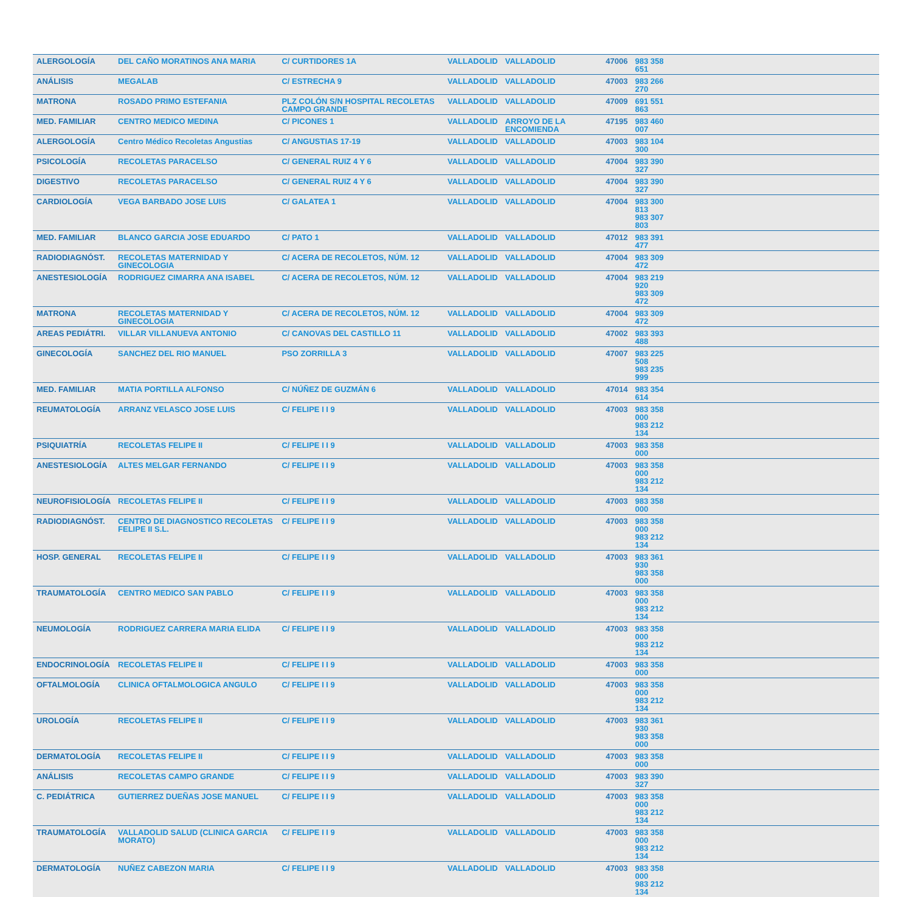| ALERGOLOGÍA | DEL CAÑO MORATINOS ANA MARIA | C/ CURTIDORES 1A | VALLADOLID | VALLADOLID | 47006 | 983 358 651 | |
| ANÁLISIS | MEGALAB | C/ ESTRECHA 9 | VALLADOLID | VALLADOLID | 47003 | 983 266 270 | |
| MATRONA | ROSADO PRIMO ESTEFANIA | PLZ COLÓN S/N HOSPITAL RECOLETAS CAMPO GRANDE | VALLADOLID | VALLADOLID | 47009 | 691 551 863 | |
| MED. FAMILIAR | CENTRO MEDICO MEDINA | C/ PICONES 1 | VALLADOLID | ARROYO DE LA ENCOMIENDA | 47195 | 983 460 007 | |
| ALERGOLOGÍA | Centro Médico Recoletas Angustias | C/ ANGUSTIAS 17-19 | VALLADOLID | VALLADOLID | 47003 | 983 104 300 | |
| PSICOLOGÍA | RECOLETAS PARACELSO | C/ GENERAL RUIZ 4 Y 6 | VALLADOLID | VALLADOLID | 47004 | 983 390 327 | |
| DIGESTIVO | RECOLETAS PARACELSO | C/ GENERAL RUIZ 4 Y 6 | VALLADOLID | VALLADOLID | 47004 | 983 390 327 | |
| CARDIOLOGÍA | VEGA BARBADO JOSE LUIS | C/ GALATEA 1 | VALLADOLID | VALLADOLID | 47004 | 983 300 813 983 307 803 | |
| MED. FAMILIAR | BLANCO GARCIA JOSE EDUARDO | C/ PATO 1 | VALLADOLID | VALLADOLID | 47012 | 983 391 477 | |
| RADIODIAGNÓST. | RECOLETAS MATERNIDAD Y GINECOLOGIA | C/ ACERA DE RECOLETOS, NÚM. 12 | VALLADOLID | VALLADOLID | 47004 | 983 309 472 | |
| ANESTESIOLOGÍA | RODRIGUEZ CIMARRA ANA ISABEL | C/ ACERA DE RECOLETOS, NÚM. 12 | VALLADOLID | VALLADOLID | 47004 | 983 219 920 983 309 472 | |
| MATRONA | RECOLETAS MATERNIDAD Y GINECOLOGIA | C/ ACERA DE RECOLETOS, NÚM. 12 | VALLADOLID | VALLADOLID | 47004 | 983 309 472 | |
| AREAS PEDIÁTRI. | VILLAR VILLANUEVA ANTONIO | C/ CANOVAS DEL CASTILLO 11 | VALLADOLID | VALLADOLID | 47002 | 983 393 488 | |
| GINECOLOGÍA | SANCHEZ DEL RIO MANUEL | PSO ZORRILLA 3 | VALLADOLID | VALLADOLID | 47007 | 983 225 508 983 235 999 | |
| MED. FAMILIAR | MATIA PORTILLA ALFONSO | C/ NÚÑEZ DE GUZMÁN 6 | VALLADOLID | VALLADOLID | 47014 | 983 354 614 | |
| REUMATOLOGÍA | ARRANZ VELASCO JOSE LUIS | C/ FELIPE I I 9 | VALLADOLID | VALLADOLID | 47003 | 983 358 000 983 212 134 | |
| PSIQUIATRÍA | RECOLETAS FELIPE II | C/ FELIPE I I 9 | VALLADOLID | VALLADOLID | 47003 | 983 358 000 | |
| ANESTESIOLOGÍA | ALTES MELGAR FERNANDO | C/ FELIPE I I 9 | VALLADOLID | VALLADOLID | 47003 | 983 358 000 983 212 134 | |
| NEUROFISIOLOGÍA | RECOLETAS FELIPE II | C/ FELIPE I I 9 | VALLADOLID | VALLADOLID | 47003 | 983 358 000 | |
| RADIODIAGNÓST. | CENTRO DE DIAGNOSTICO RECOLETAS FELIPE II S.L. | C/ FELIPE I I 9 | VALLADOLID | VALLADOLID | 47003 | 983 358 000 983 212 134 | |
| HOSP. GENERAL | RECOLETAS FELIPE II | C/ FELIPE I I 9 | VALLADOLID | VALLADOLID | 47003 | 983 361 930 983 358 000 | |
| TRAUMATOLOGÍA | CENTRO MEDICO SAN PABLO | C/ FELIPE I I 9 | VALLADOLID | VALLADOLID | 47003 | 983 358 000 983 212 134 | |
| NEUMOLOGÍA | RODRIGUEZ CARRERA MARIA ELIDA | C/ FELIPE I I 9 | VALLADOLID | VALLADOLID | 47003 | 983 358 000 983 212 134 | |
| ENDOCRINOLOGÍA | RECOLETAS FELIPE II | C/ FELIPE I I 9 | VALLADOLID | VALLADOLID | 47003 | 983 358 000 | |
| OFTALMOLOGÍA | CLINICA OFTALMOLOGICA ANGULO | C/ FELIPE I I 9 | VALLADOLID | VALLADOLID | 47003 | 983 358 000 983 212 134 | |
| UROLOGÍA | RECOLETAS FELIPE II | C/ FELIPE I I 9 | VALLADOLID | VALLADOLID | 47003 | 983 361 930 983 358 000 | |
| DERMATOLOGÍA | RECOLETAS FELIPE II | C/ FELIPE I I 9 | VALLADOLID | VALLADOLID | 47003 | 983 358 000 | |
| ANÁLISIS | RECOLETAS CAMPO GRANDE | C/ FELIPE I I 9 | VALLADOLID | VALLADOLID | 47003 | 983 390 327 | |
| C. PEDIÁTRICA | GUTIERREZ DUEÑAS JOSE MANUEL | C/ FELIPE I I 9 | VALLADOLID | VALLADOLID | 47003 | 983 358 000 983 212 134 | |
| TRAUMATOLOGÍA | VALLADOLID SALUD (CLINICA GARCIA MORATO) | C/ FELIPE I I 9 | VALLADOLID | VALLADOLID | 47003 | 983 358 000 983 212 134 | |
| DERMATOLOGÍA | NUÑEZ CABEZON MARIA | C/ FELIPE I I 9 | VALLADOLID | VALLADOLID | 47003 | 983 358 000 983 212 134 | |